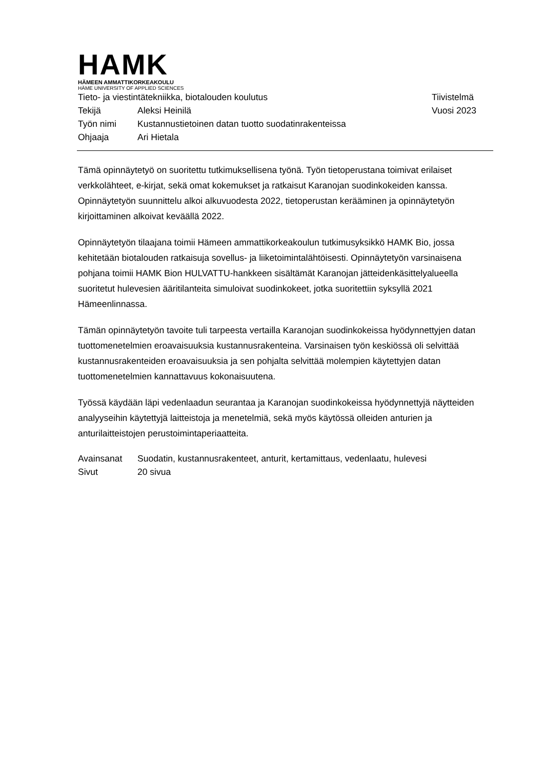HAMK
HÄMEEN AMMATTIKORKEAKOULU
HÄME UNIVERSITY OF APPLIED SCIENCES
Tieto- ja viestintätekniikka, biotalouden koulutus
Tiivistelmä
Tekijä Aleksi Heinilä Vuosi 2023
Työn nimi Kustannustietoinen datan tuotto suodatinrakenteissa
Ohjaaja Ari Hietala
Tämä opinnäytetyö on suoritettu tutkimuksellisena työnä. Työn tietoperustana toimivat erilaiset verkkolähteet, e-kirjat, sekä omat kokemukset ja ratkaisut Karanojan suodinkokeiden kanssa. Opinnäytetyön suunnittelu alkoi alkuvuodesta 2022, tietoperustan kerääminen ja opinnäytetyön kirjoittaminen alkoivat keväällä 2022.
Opinnäytetyön tilaajana toimii Hämeen ammattikorkeakoulun tutkimusyksikkö HAMK Bio, jossa kehitetään biotalouden ratkaisuja sovellus- ja liiketoimintalähtöisesti. Opinnäytetyön varsinaisena pohjana toimii HAMK Bion HULVATTU-hankkeen sisältämät Karanojan jätteidenkäsittelyalueella suoritetut hulevesien ääritilanteita simuloivat suodinkokeet, jotka suoritettiin syksyllä 2021 Hämeenlinnassa.
Tämän opinnäytetyön tavoite tuli tarpeesta vertailla Karanojan suodinkokeissa hyödynnettyjen datan tuottomenetelmien eroavaisuuksia kustannusrakenteina. Varsinaisen työn keskiössä oli selvittää kustannusrakenteiden eroavaisuuksia ja sen pohjalta selvittää molempien käytettyjen datan tuottomenetelmien kannattavuus kokonaisuutena.
Työssä käydään läpi vedenlaadun seurantaa ja Karanojan suodinkokeissa hyödynnettyjä näytteiden analyyseihin käytettyjä laitteistoja ja menetelmiä, sekä myös käytössä olleiden anturien ja anturilaitteistojen perustoimintaperiaatteita.
Avainsanat Suodatin, kustannusrakenteet, anturit, kertamittaus, vedenlaatu, hulevesi
Sivut 20 sivua